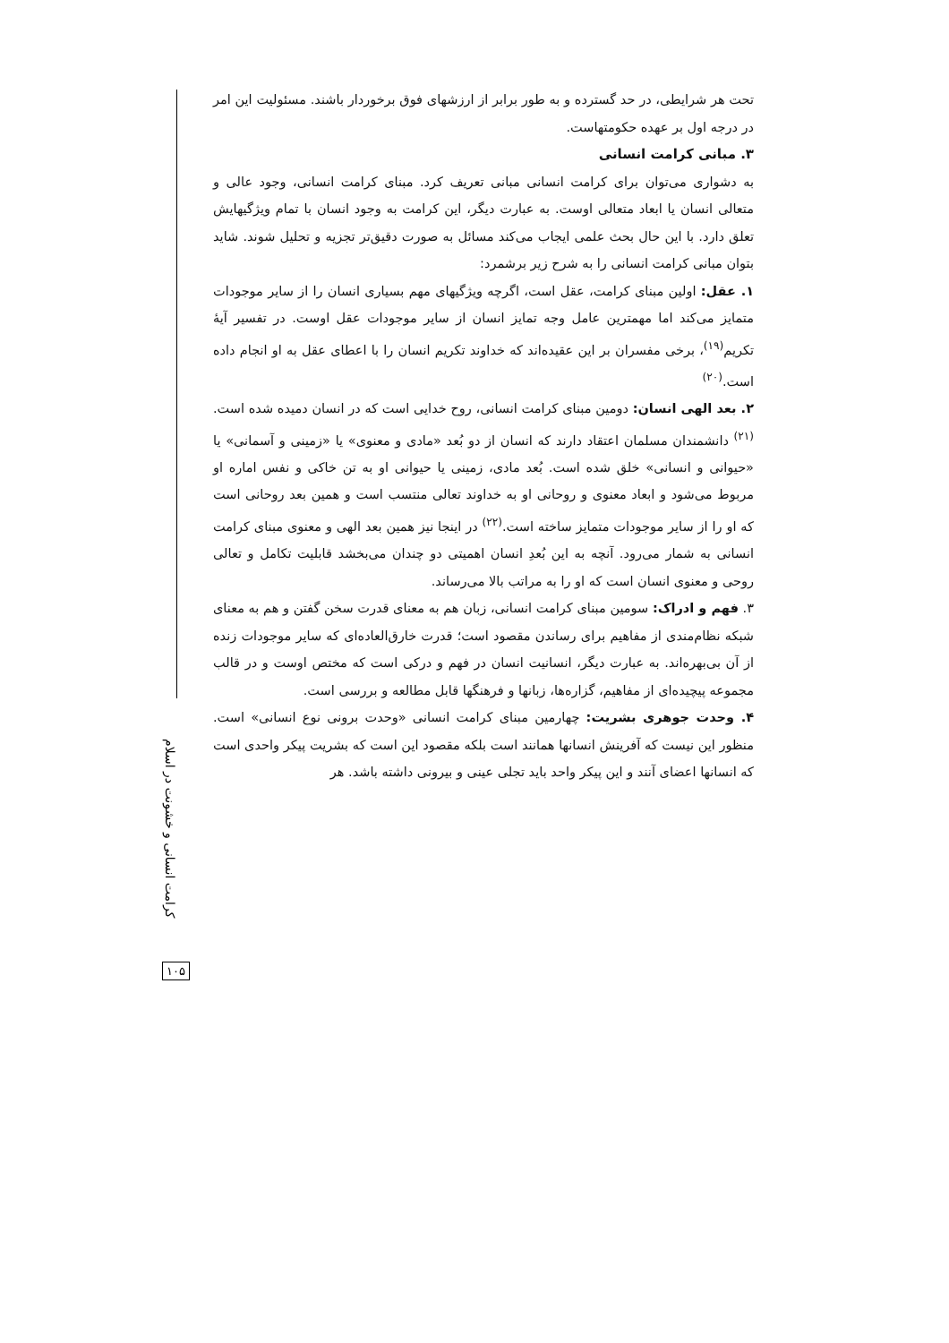تحت هر شرایطی، در حد گسترده و به طور برابر از ارزشهای فوق برخوردار باشند. مسئولیت این امر در درجه اول بر عهده حکومتهاست.
۳. مبانی کرامت انسانی
به دشواری می‌توان برای کرامت انسانی مبانی تعریف کرد. مبنای کرامت انسانی، وجود عالی و متعالی انسان یا ابعاد متعالی اوست. به عبارت دیگر، این کرامت به وجود انسان با تمام ویژگیهایش تعلق دارد. با این حال بحث علمی ایجاب می‌کند مسائل به صورت دقیق‌تر تجزیه و تحلیل شوند. شاید بتوان مبانی کرامت انسانی را به شرح زیر برشمرد:
۱. عقل: اولین مبنای کرامت، عقل است، اگرچه ویژگیهای مهم بسیاری انسان را از سایر موجودات متمایز می‌کند اما مهمترین عامل وجه تمایز انسان از سایر موجودات عقل اوست. در تفسیر آیهٔ تکریم<sup>(۱۹)</sup>، برخی مفسران بر این عقیده‌اند که خداوند تکریم انسان را با اعطای عقل به او انجام داده است.<sup>(۲۰)</sup>
۲. بعد الهی انسان: دومین مبنای کرامت انسانی، روح خدایی است که در انسان دمیده شده است.<sup>(۲۱)</sup> دانشمندان مسلمان اعتقاد دارند که انسان از دو بُعد «مادی و معنوی» یا «زمینی و آسمانی» یا «حیوانی و انسانی» خلق شده است. بُعد مادی، زمینی یا حیوانی او به تن خاکی و نفس اماره او مربوط می‌شود و ابعاد معنوی و روحانی او به خداوند تعالی منتسب است و همین بعد روحانی است که او را از سایر موجودات متمایز ساخته است.<sup>(۲۲)</sup> در اینجا نیز همین بعد الهی و معنوی مبنای کرامت انسانی به شمار می‌رود. آنچه به این بُعدِ انسان اهمیتی دو چندان می‌بخشد قابلیت تکامل و تعالی روحی و معنوی انسان است که او را به مراتب بالا می‌رساند.
۳. فهم و ادراک: سومین مبنای کرامت انسانی، زبان هم به معنای قدرت سخن گفتن و هم به معنای شبکه نظام‌مندی از مفاهیم برای رساندن مقصود است؛ قدرت خارق‌العاده‌ای که سایر موجودات زنده از آن بی‌بهره‌اند. به عبارت دیگر، انسانیت انسان در فهم و درکی است که مختص اوست و در قالب مجموعه پیچیده‌ای از مفاهیم، گزاره‌ها، زبانها و فرهنگها قابل مطالعه و بررسی است.
۴. وحدت جوهری بشریت: چهارمین مبنای کرامت انسانی «وحدت برونی نوع انسانی» است. منظور این نیست که آفرینش انسانها همانند است بلکه مقصود این است که بشریت پیکر واحدی است که انسانها اعضای آنند و این پیکر واحد باید تجلی عینی و بیرونی داشته باشد. هر
کرامت انسانی و خشونت در اسلام
۱۰۵